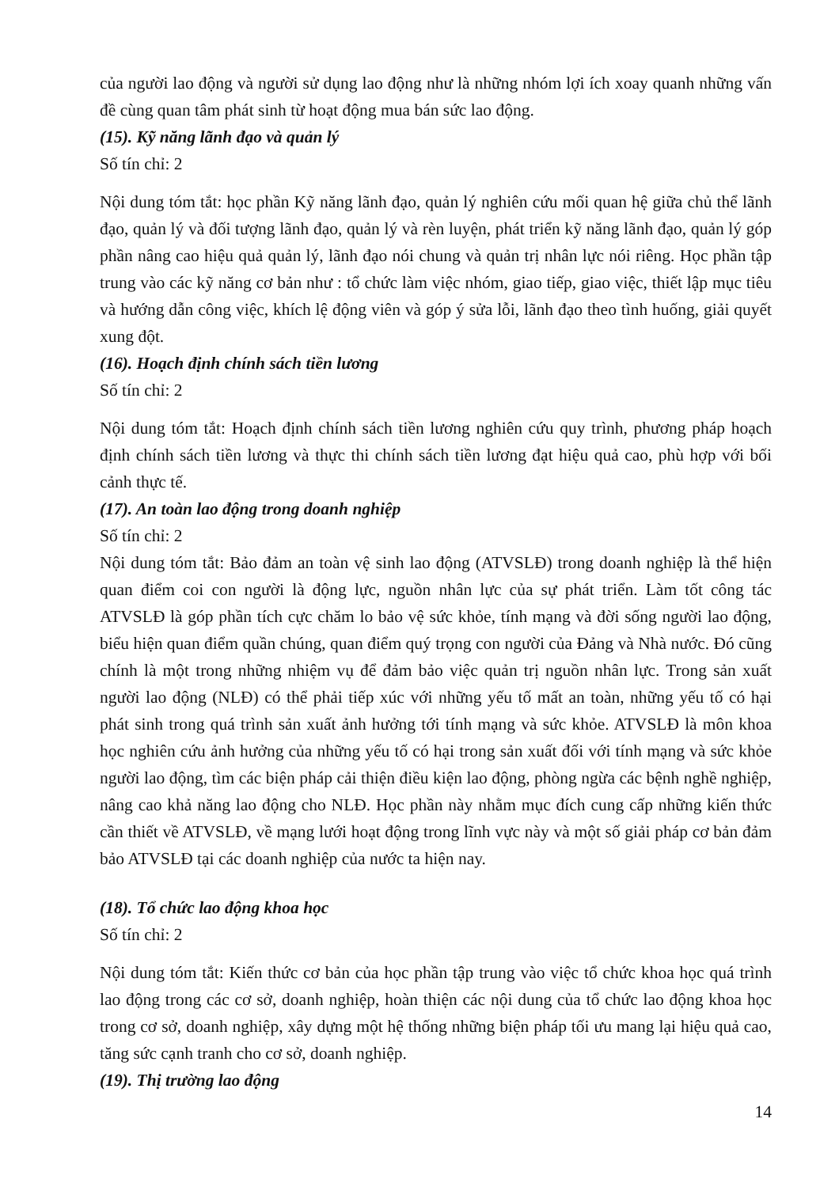của người lao động và người sử dụng lao động như là những nhóm lợi ích xoay quanh những vấn đề cùng quan tâm phát sinh từ hoạt động mua bán sức lao động.
(15). Kỹ năng lãnh đạo và quản lý
Số tín chỉ: 2
Nội dung tóm tắt: học phần Kỹ năng lãnh đạo, quản lý nghiên cứu mối quan hệ giữa chủ thể lãnh đạo, quản lý và đối tượng lãnh đạo, quản lý và rèn luyện, phát triển kỹ năng lãnh đạo, quản lý góp phần nâng cao hiệu quả quản lý, lãnh đạo nói chung và quản trị nhân lực nói riêng. Học phần tập trung vào các kỹ năng cơ bản như : tổ chức làm việc nhóm, giao tiếp, giao việc, thiết lập mục tiêu và hướng dẫn công việc, khích lệ động viên và góp ý sửa lỗi, lãnh đạo theo tình huống, giải quyết xung đột.
(16). Hoạch định chính sách tiền lương
Số tín chỉ: 2
Nội dung tóm tắt: Hoạch định chính sách tiền lương nghiên cứu quy trình, phương pháp hoạch định chính sách tiền lương và thực thi chính sách tiền lương đạt hiệu quả cao, phù hợp với bối cảnh thực tế.
(17). An toàn lao động trong doanh nghiệp
Số tín chỉ: 2
Nội dung tóm tắt: Bảo đảm an toàn vệ sinh lao động (ATVSLĐ) trong doanh nghiệp là thể hiện quan điểm coi con người là động lực, nguồn nhân lực của sự phát triển. Làm tốt công tác ATVSLĐ là góp phần tích cực chăm lo bảo vệ sức khỏe, tính mạng và đời sống người lao động, biểu hiện quan điểm quần chúng, quan điểm quý trọng con người của Đảng và Nhà nước. Đó cũng chính là một trong những nhiệm vụ để đảm bảo việc quản trị nguồn nhân lực. Trong sản xuất người lao động (NLĐ) có thể phải tiếp xúc với những yếu tố mất an toàn, những yếu tố có hại phát sinh trong quá trình sản xuất ảnh hưởng tới tính mạng và sức khỏe. ATVSLĐ là môn khoa học nghiên cứu ảnh hưởng của những yếu tố có hại trong sản xuất đối với tính mạng và sức khỏe người lao động, tìm các biện pháp cải thiện điều kiện lao động, phòng ngừa các bệnh nghề nghiệp, nâng cao khả năng lao động cho NLĐ. Học phần này nhằm mục đích cung cấp những kiến thức cần thiết về ATVSLĐ, về mạng lưới hoạt động trong lĩnh vực này và một số giải pháp cơ bản đảm bảo ATVSLĐ tại các doanh nghiệp của nước ta hiện nay.
(18). Tổ chức lao động khoa học
Số tín chỉ: 2
Nội dung tóm tắt: Kiến thức cơ bản của học phần tập trung vào việc tổ chức khoa học quá trình lao động trong các cơ sở, doanh nghiệp, hoàn thiện các nội dung của tổ chức lao động khoa học trong cơ sở, doanh nghiệp, xây dựng một hệ thống những biện pháp tối ưu mang lại hiệu quả cao, tăng sức cạnh tranh cho cơ sở, doanh nghiệp.
(19). Thị trường lao động
14